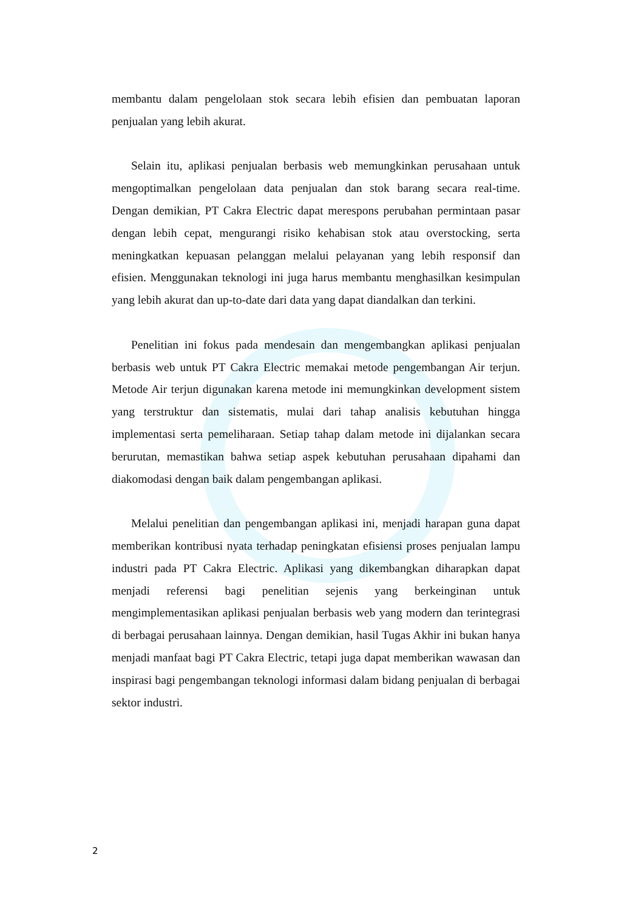membantu dalam pengelolaan stok secara lebih efisien dan pembuatan laporan penjualan yang lebih akurat.
Selain itu, aplikasi penjualan berbasis web memungkinkan perusahaan untuk mengoptimalkan pengelolaan data penjualan dan stok barang secara real-time. Dengan demikian, PT Cakra Electric dapat merespons perubahan permintaan pasar dengan lebih cepat, mengurangi risiko kehabisan stok atau overstocking, serta meningkatkan kepuasan pelanggan melalui pelayanan yang lebih responsif dan efisien. Menggunakan teknologi ini juga harus membantu menghasilkan kesimpulan yang lebih akurat dan up-to-date dari data yang dapat diandalkan dan terkini.
Penelitian ini fokus pada mendesain dan mengembangkan aplikasi penjualan berbasis web untuk PT Cakra Electric memakai metode pengembangan Air terjun. Metode Air terjun digunakan karena metode ini memungkinkan development sistem yang terstruktur dan sistematis, mulai dari tahap analisis kebutuhan hingga implementasi serta pemeliharaan. Setiap tahap dalam metode ini dijalankan secara berurutan, memastikan bahwa setiap aspek kebutuhan perusahaan dipahami dan diakomodasi dengan baik dalam pengembangan aplikasi.
Melalui penelitian dan pengembangan aplikasi ini, menjadi harapan guna dapat memberikan kontribusi nyata terhadap peningkatan efisiensi proses penjualan lampu industri pada PT Cakra Electric. Aplikasi yang dikembangkan diharapkan dapat menjadi referensi bagi penelitian sejenis yang berkeinginan untuk mengimplementasikan aplikasi penjualan berbasis web yang modern dan terintegrasi di berbagai perusahaan lainnya. Dengan demikian, hasil Tugas Akhir ini bukan hanya menjadi manfaat bagi PT Cakra Electric, tetapi juga dapat memberikan wawasan dan inspirasi bagi pengembangan teknologi informasi dalam bidang penjualan di berbagai sektor industri.
2